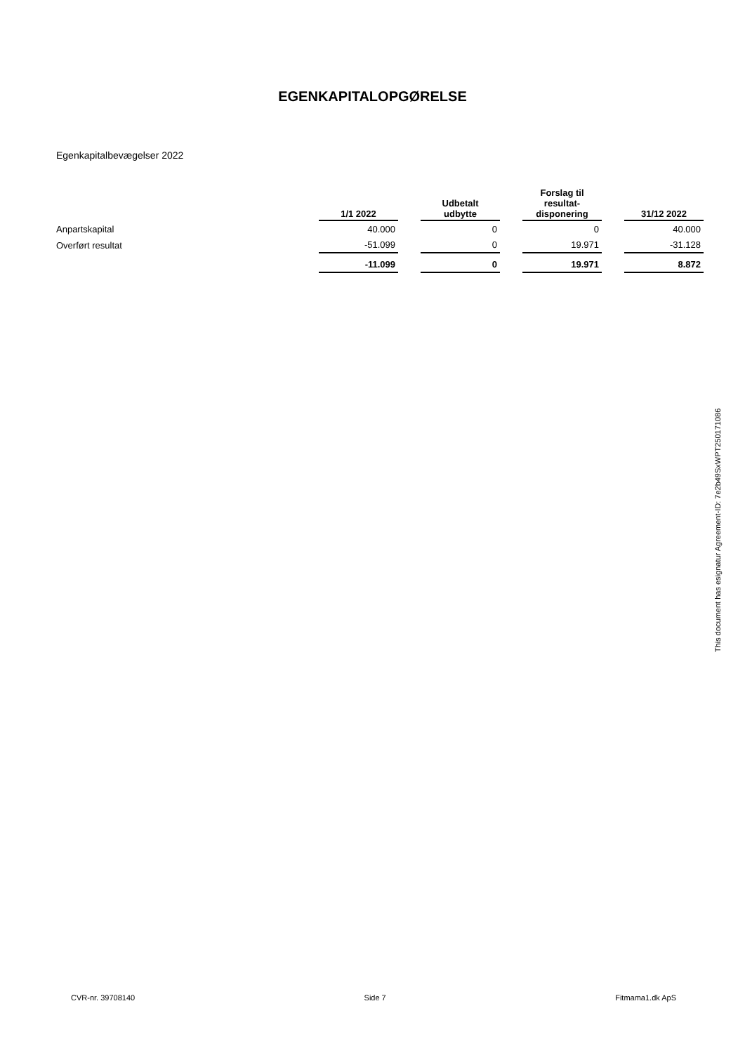EGENKAPITALOPGØRELSE
Egenkapitalbevægelser 2022
| | 1/1 2022 | | Udbetalt udbytte | | Forslag til resultat- disponering | | 31/12 2022 |
| --- | --- | --- | --- | --- | --- | --- | --- |
| Anpartskapital | 40.000 | | 0 | | 0 | | 40.000 |
| Overført resultat | -51.099 | | 0 | | 19.971 | | -31.128 |
| | -11.099 | | 0 | | 19.971 | | 8.872 |
This document has esignatur Agreement-ID: 7e2b49SxWPT250171086
CVR-nr. 39708140 Side 7 Fitmama1.dk ApS